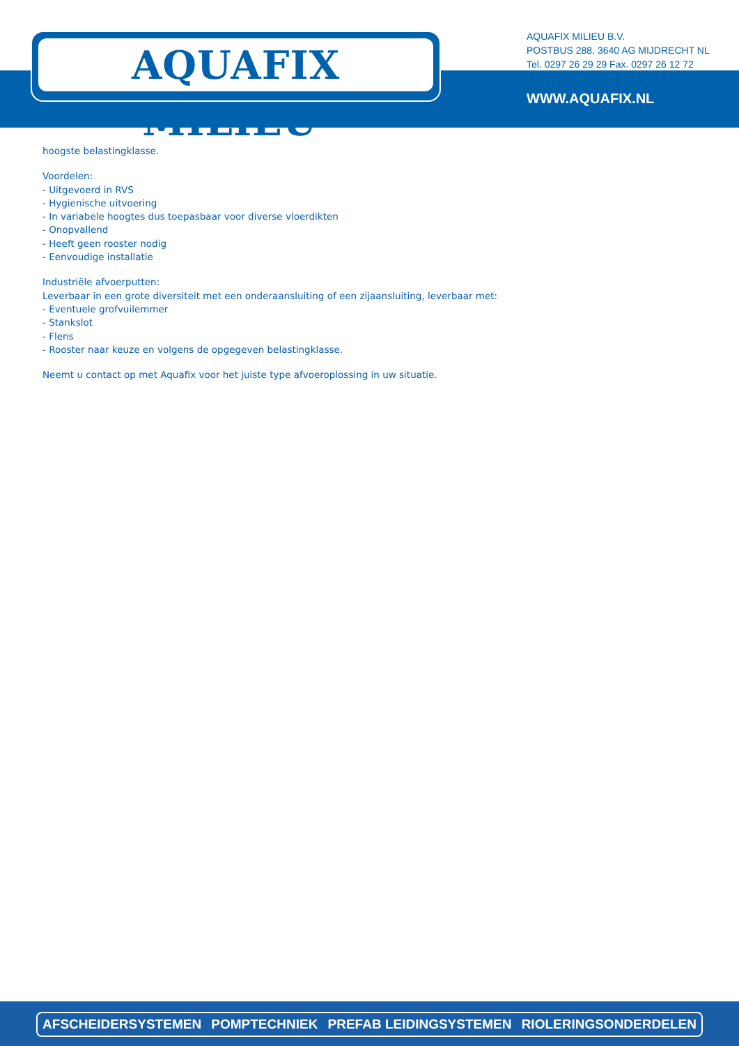AQUAFIX MILIEU<sup>®</sup>
AQUAFIX MILIEU B.V.
POSTBUS 288, 3640 AG MIJDRECHT NL
Tel. 0297 26 29 29 Fax. 0297 26 12 72
WWW.AQUAFIX.NL
hoogste belastingklasse.
Voordelen:
- Uitgevoerd in RVS
- Hygienische uitvoering
- In variabele hoogtes dus toepasbaar voor diverse vloerdikten
- Onopvallend
- Heeft geen rooster nodig
- Eenvoudige installatie
Industriële afvoerputten:
Leverbaar in een grote diversiteit met een onderaansluiting of een zijaansluiting, leverbaar met:
- Eventuele grofvuilemmer
- Stankslot
- Flens
- Rooster naar keuze en volgens de opgegeven belastingklasse.
Neemt u contact op met Aquafix voor het juiste type afvoeroplossing in uw situatie.
AFSCHEIDERSYSTEMEN POMPTECHNIEK PREFAB LEIDINGSYSTEMEN RIOLERINGSONDERDELEN